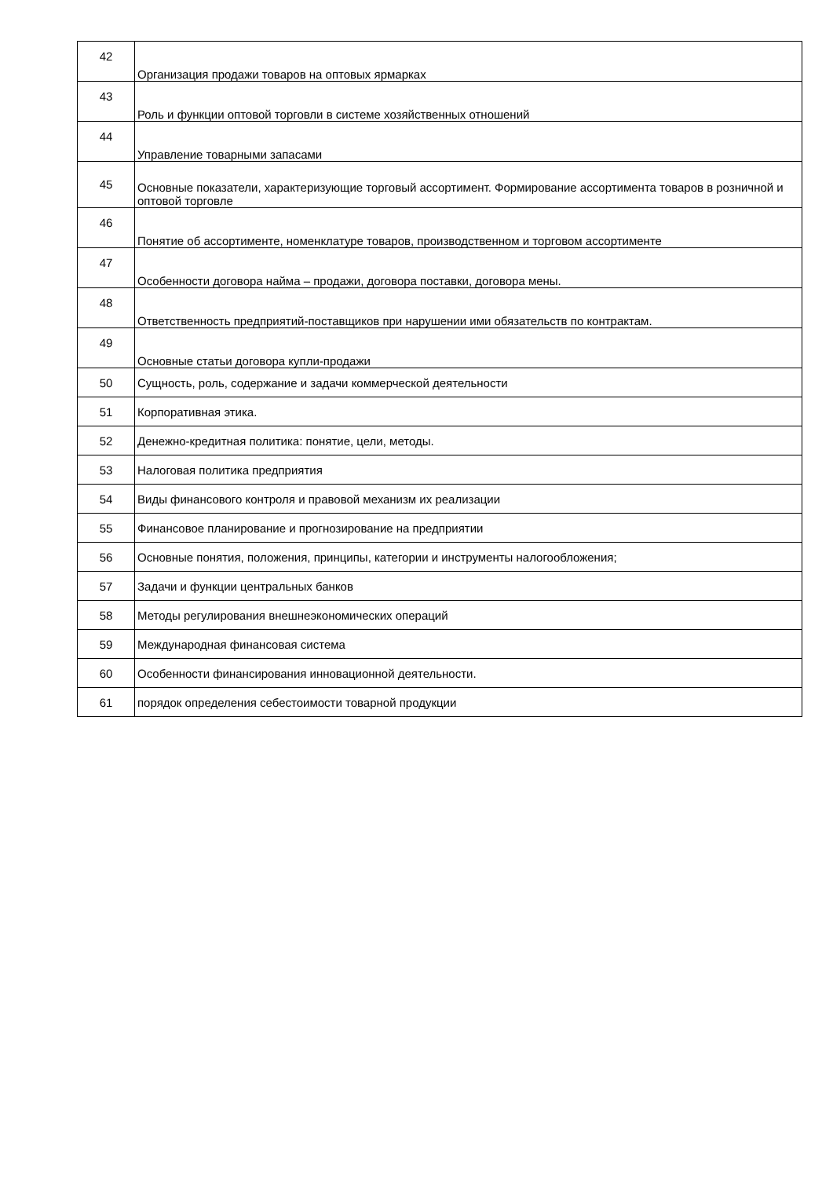| 42 | Организация продажи товаров на оптовых ярмарках |
| 43 | Роль и функции оптовой торговли в системе хозяйственных отношений |
| 44 | Управление товарными запасами |
| 45 | Основные показатели, характеризующие торговый ассортимент. Формирование ассортимента товаров в розничной и оптовой торговле |
| 46 | Понятие об ассортименте, номенклатуре товаров, производственном и торговом ассортименте |
| 47 | Особенности договора найма – продажи, договора поставки, договора мены. |
| 48 | Ответственность предприятий-поставщиков при нарушении ими обязательств по контрактам. |
| 49 | Основные статьи договора купли-продажи |
| 50 | Сущность, роль, содержание и задачи коммерческой деятельности |
| 51 | Корпоративная этика. |
| 52 | Денежно-кредитная политика: понятие, цели, методы. |
| 53 | Налоговая политика предприятия |
| 54 | Виды финансового контроля и правовой механизм их реализации |
| 55 | Финансовое планирование и прогнозирование на предприятии |
| 56 | Основные понятия, положения, принципы, категории и инструменты налогообложения; |
| 57 | Задачи и функции центральных банков |
| 58 | Методы регулирования внешнеэкономических операций |
| 59 | Международная финансовая система |
| 60 | Особенности финансирования инновационной деятельности. |
| 61 | порядок определения себестоимости товарной продукции |